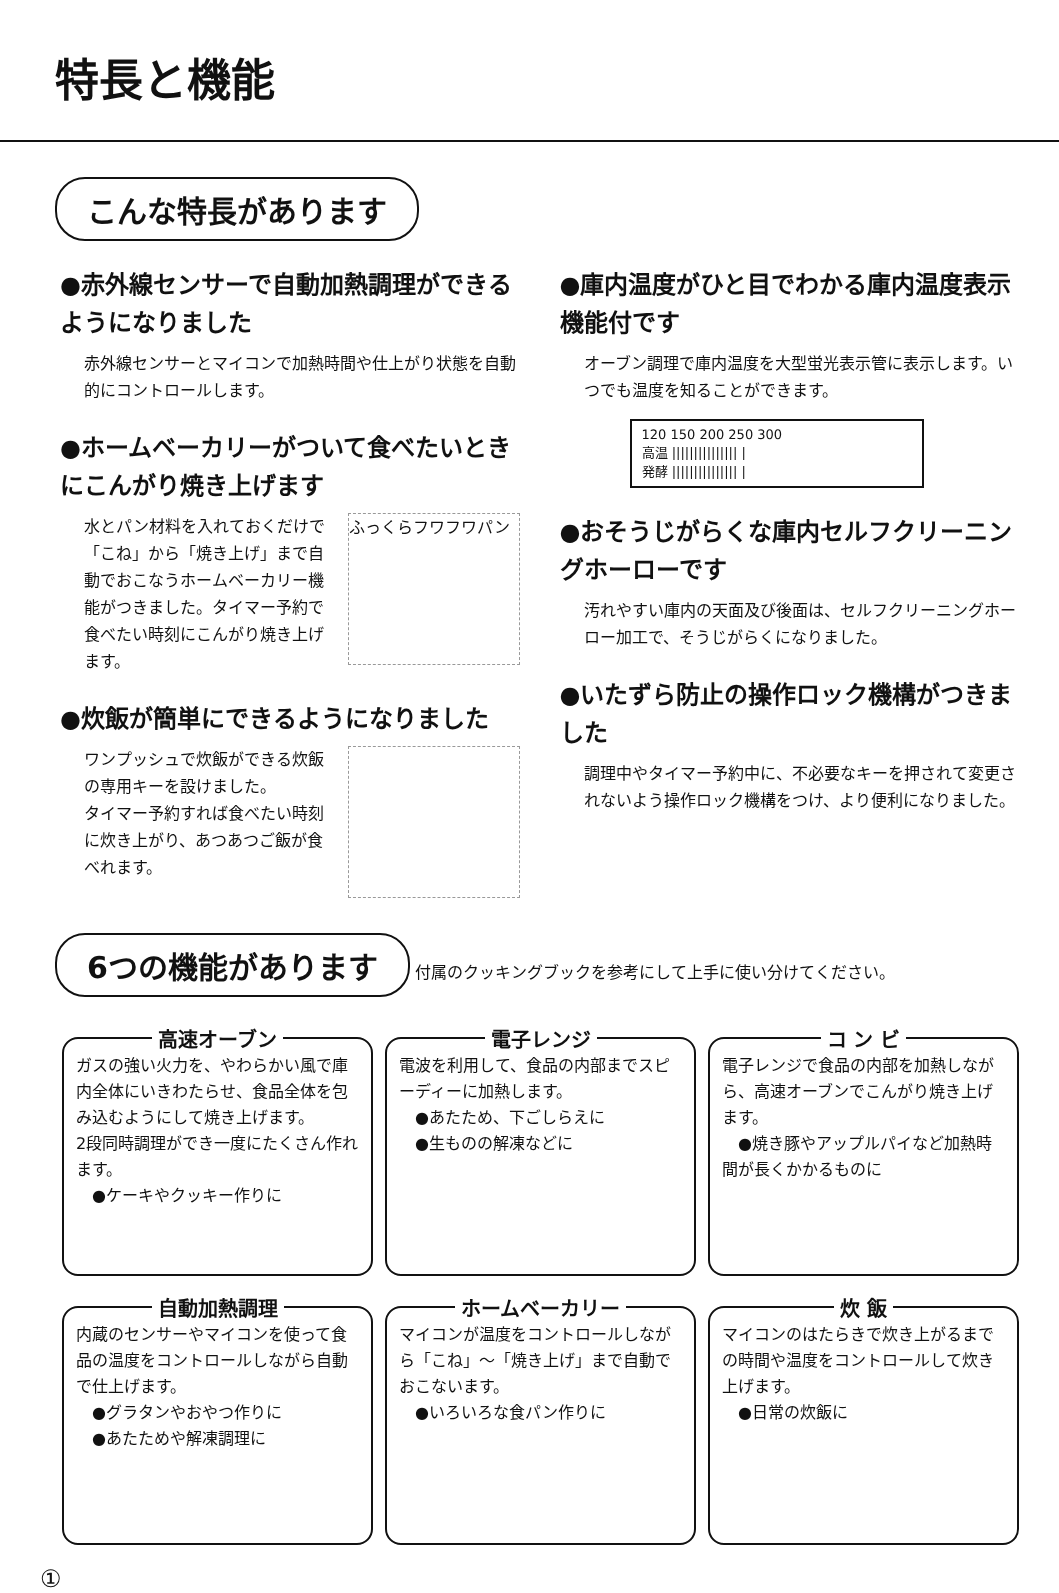特長と機能
こんな特長があります
●赤外線センサーで自動加熱調理ができるようになりました
赤外線センサーとマイコンで加熱時間や仕上がり状態を自動的にコントロールします。
●ホームベーカリーがついて食べたいときにこんがり焼き上げます
ふっくらフワフワパン 水とパン材料を入れておくだけで「こね」から「焼き上げ」まで自動でおこなうホームベーカリー機能がつきました。タイマー予約で食べたい時刻にこんがり焼き上げます。
●炊飯が簡単にできるようになりました
ワンプッシュで炊飯ができる炊飯の専用キーを設けました。
タイマー予約すれば食べたい時刻に炊き上がり、あつあつご飯が食べれます。
●庫内温度がひと目でわかる庫内温度表示機能付です
オーブン調理で庫内温度を大型蛍光表示管に表示します。いつでも温度を知ることができます。
120 150 200 250 300
高温 ||||||||||||||| |
発酵 ||||||||||||||| |
●おそうじがらくな庫内セルフクリーニングホーローです
汚れやすい庫内の天面及び後面は、セルフクリーニングホーロー加工で、そうじがらくになりました。
●いたずら防止の操作ロック機構がつきました
調理中やタイマー予約中に、不必要なキーを押されて変更されないよう操作ロック機構をつけ、より便利になりました。
6つの機能があります 付属のクッキングブックを参考にして上手に使い分けてください。
高速オーブン
ガスの強い火力を、やわらかい風で庫内全体にいきわたらせ、食品全体を包み込むようにして焼き上げます。
2段同時調理ができ一度にたくさん作れます。
　●ケーキやクッキー作りに
電子レンジ
電波を利用して、食品の内部までスピーディーに加熱します。
　●あたため、下ごしらえに
　●生ものの解凍などに
コ ン ビ
電子レンジで食品の内部を加熱しながら、高速オーブンでこんがり焼き上げます。
　●焼き豚やアップルパイなど加熱時間が長くかかるものに
自動加熱調理
内蔵のセンサーやマイコンを使って食品の温度をコントロールしながら自動で仕上げます。
　●グラタンやおやつ作りに
　●あたためや解凍調理に
ホームベーカリー
マイコンが温度をコントロールしながら「こね」～「焼き上げ」まで自動でおこないます。
　●いろいろな食パン作りに
炊 飯
マイコンのはたらきで炊き上がるまでの時間や温度をコントロールして炊き上げます。
　●日常の炊飯に
①